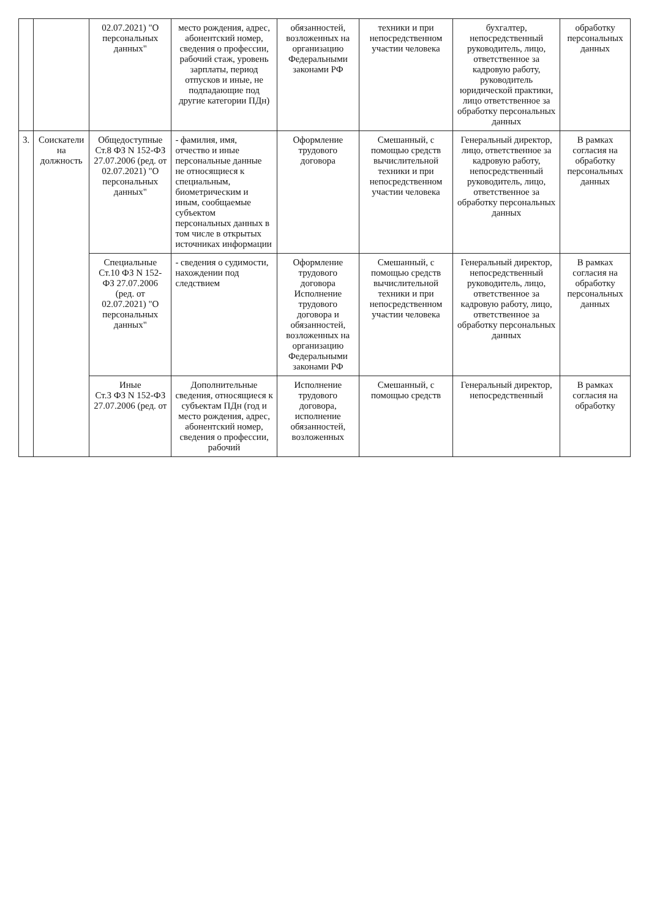| | | 02.07.2021) "О персональных данных" | место рождения, адрес, абонентский номер, сведения о профессии, рабочий стаж, уровень зарплаты, период отпусков и иные, не подпадающие под другие категории ПДн) | обязанностей, возложенных на организацию Федеральными законами РФ | техники и при непосредственном участии человека | бухгалтер, непосредственный руководитель, лицо, ответственное за кадровую работу, руководитель юридической практики, лицо ответственное за обработку персональных данных | обработку персональных данных |
| 3. | Соискатели на должность | Общедоступные Ст.8 ФЗ N 152-ФЗ 27.07.2006 (ред. от 02.07.2021) "О персональных данных" | - фамилия, имя, отчество и иные персональные данные не относящиеся к специальным, биометрическим и иным, сообщаемые субъектом персональных данных в том числе в открытых источниках информации | Оформление трудового договора | Смешанный, с помощью средств вычислительной техники и при непосредственном участии человека | Генеральный директор, лицо, ответственное за кадровую работу, непосредственный руководитель, лицо, ответственное за обработку персональных данных | В рамках согласия на обработку персональных данных |
| | | Специальные Ст.10 ФЗ N 152-ФЗ 27.07.2006 (ред. от 02.07.2021) "О персональных данных" | - сведения о судимости, нахождении под следствием | Оформление трудового договора Исполнение трудового договора и обязанностей, возложенных на организацию Федеральными законами РФ | Смешанный, с помощью средств вычислительной техники и при непосредственном участии человека | Генеральный директор, непосредственный руководитель, лицо, ответственное за кадровую работу, лицо, ответственное за обработку персональных данных | В рамках согласия на обработку персональных данных |
| | | Иные Ст.3 ФЗ N 152-ФЗ 27.07.2006 (ред. от | Дополнительные сведения, относящиеся к субъектам ПДн (год и место рождения, адрес, абонентский номер, сведения о профессии, рабочий | Исполнение трудового договора, исполнение обязанностей, возложенных | Смешанный, с помощью средств | Генеральный директор, непосредственный | В рамках согласия на обработку |